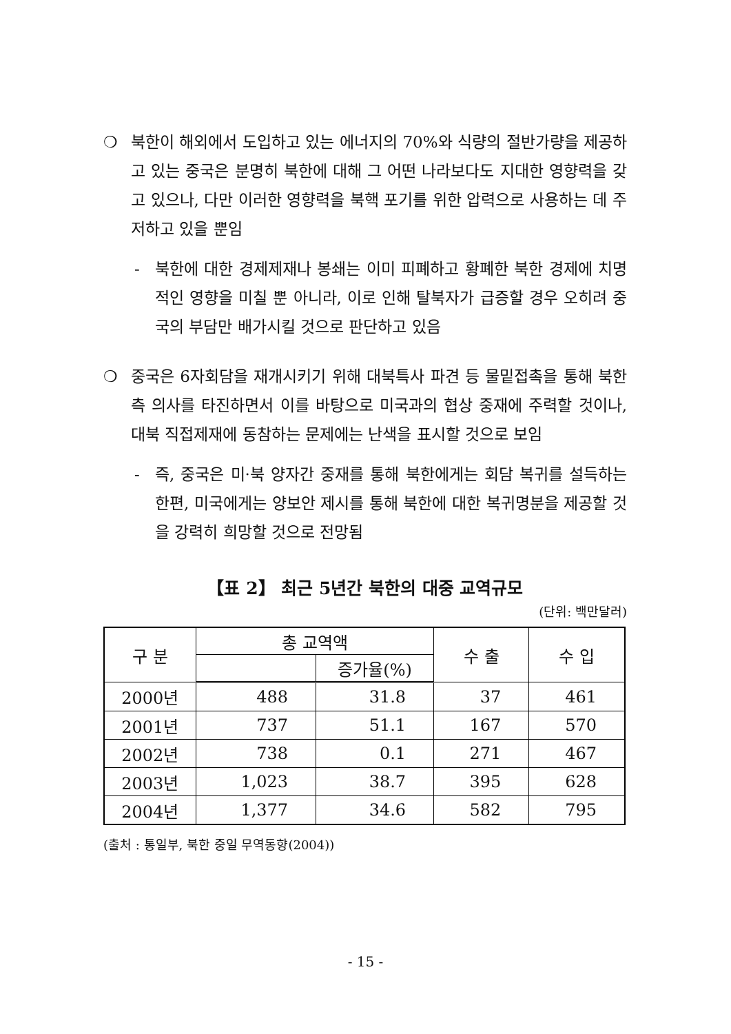❍ 북한이 해외에서 도입하고 있는 에너지의 70%와 식량의 절반가량을 제공하고 있는 중국은 분명히 북한에 대해 그 어떤 나라보다도 지대한 영향력을 갖고 있으나, 다만 이러한 영향력을 북핵 포기를 위한 압력으로 사용하는 데 주저하고 있을 뿐임
- 북한에 대한 경제제재나 봉쇄는 이미 피폐하고 황폐한 북한 경제에 치명적인 영향을 미칠 뿐 아니라, 이로 인해 탈북자가 급증할 경우 오히려 중국의 부담만 배가시킬 것으로 판단하고 있음
❍ 중국은 6자회담을 재개시키기 위해 대북특사 파견 등 물밑접촉을 통해 북한측 의사를 타진하면서 이를 바탕으로 미국과의 협상 중재에 주력할 것이나, 대북 직접제재에 동참하는 문제에는 난색을 표시할 것으로 보임
- 즉, 중국은 미·북 양자간 중재를 통해 북한에게는 회담 복귀를 설득하는 한편, 미국에게는 양보안 제시를 통해 북한에 대한 복귀명분을 제공할 것을 강력히 희망할 것으로 전망됨
【표 2】 최근 5년간 북한의 대중 교역규모
(단위: 백만달러)
| 구 분 | 총 교역액 | | 수 출 | 수 입 |
| --- | --- | --- | --- | --- |
| | | 증가율(%) | | |
| 2000년 | 488 | 31.8 | 37 | 461 |
| 2001년 | 737 | 51.1 | 167 | 570 |
| 2002년 | 738 | 0.1 | 271 | 467 |
| 2003년 | 1,023 | 38.7 | 395 | 628 |
| 2004년 | 1,377 | 34.6 | 582 | 795 |
(출처 : 통일부, 북한 중일 무역동향(2004))
- 15 -